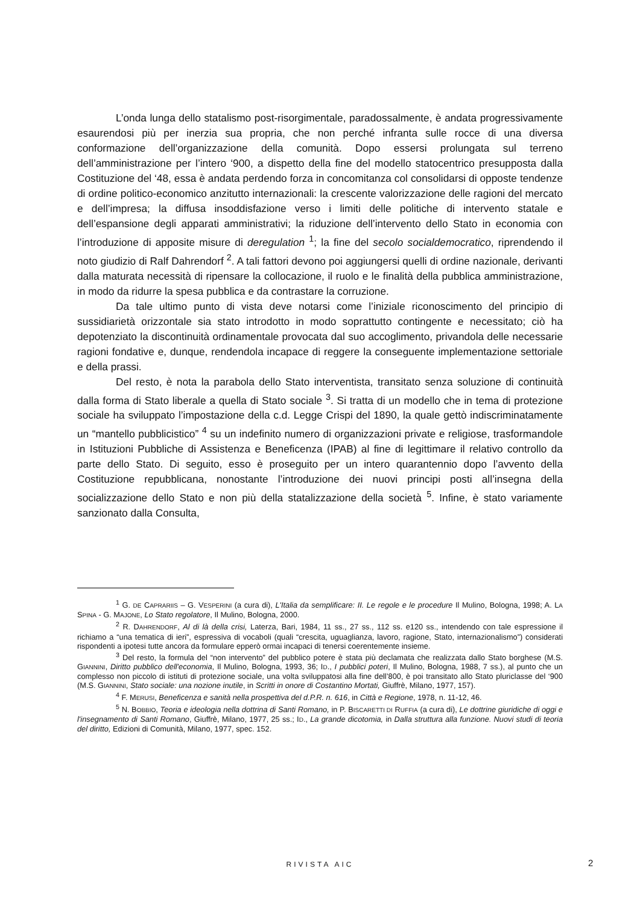L’onda lunga dello statalismo post-risorgimentale, paradossalmente, è andata progressivamente esaurendosi più per inerzia sua propria, che non perché infranta sulle rocce di una diversa conformazione dell’organizzazione della comunità. Dopo essersi prolungata sul terreno dell’amministrazione per l’intero ‘900, a dispetto della fine del modello statocentrico presupposta dalla Costituzione del ‘48, essa è andata perdendo forza in concomitanza col consolidarsi di opposte tendenze di ordine politico-economico anzitutto internazionali: la crescente valorizzazione delle ragioni del mercato e dell’impresa; la diffusa insoddisfazione verso i limiti delle politiche di intervento statale e dell’espansione degli apparati amministrativi; la riduzione dell’intervento dello Stato in economia con l’introduzione di apposite misure di deregulation <sup>1</sup>; la fine del secolo socialdemocratico, riprendendo il noto giudizio di Ralf Dahrendorf <sup>2</sup>. A tali fattori devono poi aggiungersi quelli di ordine nazionale, derivanti dalla maturata necessità di ripensare la collocazione, il ruolo e le finalità della pubblica amministrazione, in modo da ridurre la spesa pubblica e da contrastare la corruzione.
Da tale ultimo punto di vista deve notarsi come l’iniziale riconoscimento del principio di sussidiarietà orizzontale sia stato introdotto in modo soprattutto contingente e necessitato; ciò ha depotenziato la discontinuità ordinamentale provocata dal suo accoglimento, privandola delle necessarie ragioni fondative e, dunque, rendendola incapace di reggere la conseguente implementazione settoriale e della prassi.
Del resto, è nota la parabola dello Stato interventista, transitato senza soluzione di continuità dalla forma di Stato liberale a quella di Stato sociale <sup>3</sup>. Si tratta di un modello che in tema di protezione sociale ha sviluppato l’impostazione della c.d. Legge Crispi del 1890, la quale gettò indiscriminatamente un “mantello pubblicistico” <sup>4</sup> su un indefinito numero di organizzazioni private e religiose, trasformandole in Istituzioni Pubbliche di Assistenza e Beneficenza (IPAB) al fine di legittimare il relativo controllo da parte dello Stato. Di seguito, esso è proseguito per un intero quarantennio dopo l’avvento della Costituzione repubblicana, nonostante l’introduzione dei nuovi principi posti all’insegna della socializzazione dello Stato e non più della statalizzazione della società <sup>5</sup>. Infine, è stato variamente sanzionato dalla Consulta,
<sup>1</sup> G. DE CAPRARIIS – G. VESPERINI (a cura di), L'Italia da semplificare: II. Le regole e le procedure Il Mulino, Bologna, 1998; A. LA SPINA - G. MAJONE, Lo Stato regolatore, Il Mulino, Bologna, 2000.
<sup>2</sup> R. DAHRENDORF, Al di là della crisi, Laterza, Bari, 1984, 11 ss., 27 ss., 112 ss. e120 ss., intendendo con tale espressione il richiamo a “una tematica di ieri”, espressiva di vocaboli (quali “crescita, uguaglianza, lavoro, ragione, Stato, internazionalismo”) considerati rispondenti a ipotesi tutte ancora da formulare epperò ormai incapaci di tenersi coerentemente insieme.
<sup>3</sup> Del resto, la formula del “non intervento” del pubblico potere è stata più declamata che realizzata dallo Stato borghese (M.S. GIANNINI, Diritto pubblico dell'economia, Il Mulino, Bologna, 1993, 36; ID., I pubblici poteri, Il Mulino, Bologna, 1988, 7 ss.), al punto che un complesso non piccolo di istituti di protezione sociale, una volta sviluppatosi alla fine dell’800, è poi transitato allo Stato pluriclasse del ‘900 (M.S. GIANNINI, Stato sociale: una nozione inutile, in Scritti in onore di Costantino Mortati, Giuffrè, Milano, 1977, 157).
<sup>4</sup> F. MERUSI, Beneficenza e sanità nella prospettiva del d.P.R. n. 616, in Città e Regione, 1978, n. 11-12, 46.
<sup>5</sup> N. BOBBIO, Teoria e ideologia nella dottrina di Santi Romano, in P. BISCARETTI DI RUFFIA (a cura di), Le dottrine giuridiche di oggi e l'insegnamento di Santi Romano, Giuffrè, Milano, 1977, 25 ss.; ID., La grande dicotomia, in Dalla struttura alla funzione. Nuovi studi di teoria del diritto, Edizioni di Comunità, Milano, 1977, spec. 152.
RIVISTA AIC 2